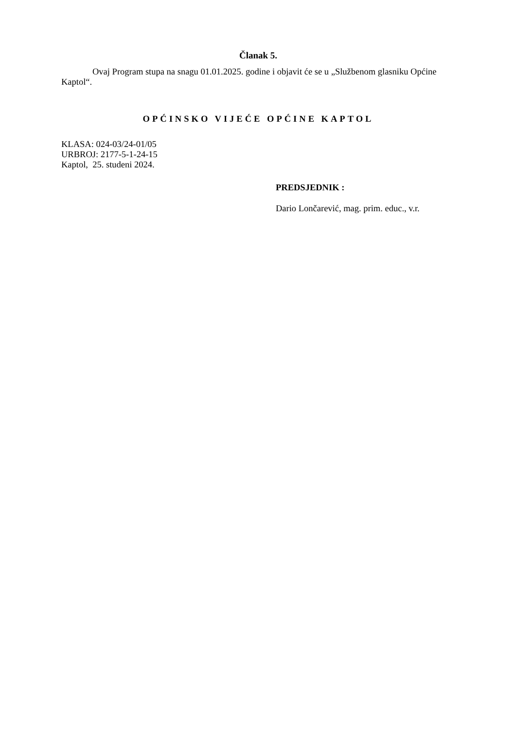Članak 5.
Ovaj Program stupa na snagu 01.01.2025. godine i objavit će se u „Službenom glasniku Općine Kaptol“.
OPĆINSKO VIJEĆE OPĆINE KAPTOL
KLASA: 024-03/24-01/05
URBROJ: 2177-5-1-24-15
Kaptol, 25. studeni 2024.
PREDSJEDNIK :
Dario Lončarević, mag. prim. educ., v.r.